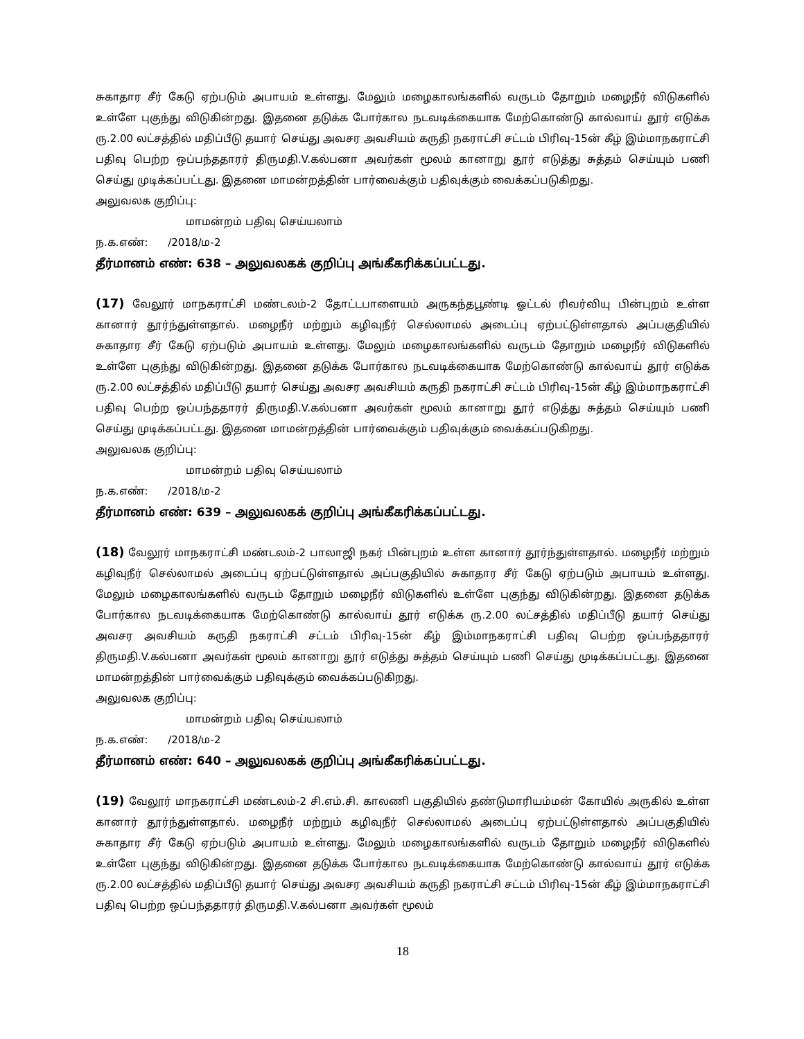சுகாதார சீர் கேடு ஏற்படும் அபாயம் உள்ளது. மேலும் மழைகாலங்களில் வருடம் தோறும் மழைநீர் விடுகளில் உள்ளே புகுந்து விடுகின்றது. இதனை தடுக்க போர்கால நடவடிக்கையாக மேற்கொண்டு கால்வாய் தூர் எடுக்க ரு.2.00 லட்சத்தில் மதிப்பீடு தயார் செய்து அவசர அவசியம் கருதி நகராட்சி சட்டம் பிரிவு-15ன் கீழ் இம்மாநகராட்சி பதிவு பெற்ற ஒப்பந்ததாரர் திருமதி.V.கல்பனா அவர்கள் மூலம் கானாறு தூர் எடுத்து சுத்தம் செய்யும் பணி செய்து முடிக்கப்பட்டது. இதனை மாமன்றத்தின் பார்வைக்கும் பதிவுக்கும் வைக்கப்படுகிறது.
அலுவலக குறிப்பு:
மாமன்றம் பதிவு செய்யலாம்
ந.க.எண்: /2018/ம-2
தீர்மானம் எண்: 638 – அலுவலகக் குறிப்பு அங்கீகரிக்கப்பட்டது.
(17) வேலூர் மாநகராட்சி மண்டலம்-2 தோட்டபாளையம் அருகந்தபூண்டி ஓட்டல் ரிவர்வியு பின்புறம் உள்ள கானார் தூர்ந்துள்ளதால். மழைநீர் மற்றும் கழிவுநீர் செல்லாமல் அடைப்பு ஏற்பட்டுள்ளதால் அப்பகுதியில் சுகாதார சீர் கேடு ஏற்படும் அபாயம் உள்ளது. மேலும் மழைகாலங்களில் வருடம் தோறும் மழைநீர் விடுகளில் உள்ளே புகுந்து விடுகின்றது. இதனை தடுக்க போர்கால நடவடிக்கையாக மேற்கொண்டு கால்வாய் தூர் எடுக்க ரு.2.00 லட்சத்தில் மதிப்பீடு தயார் செய்து அவசர அவசியம் கருதி நகராட்சி சட்டம் பிரிவு-15ன் கீழ் இம்மாநகராட்சி பதிவு பெற்ற ஒப்பந்ததாரர் திருமதி.V.கல்பனா அவர்கள் மூலம் கானாறு தூர் எடுத்து சுத்தம் செய்யும் பணி செய்து முடிக்கப்பட்டது. இதனை மாமன்றத்தின் பார்வைக்கும் பதிவுக்கும் வைக்கப்படுகிறது.
அலுவலக குறிப்பு:
மாமன்றம் பதிவு செய்யலாம்
ந.க.எண்: /2018/ம-2
தீர்மானம் எண்: 639 – அலுவலகக் குறிப்பு அங்கீகரிக்கப்பட்டது.
(18) வேலூர் மாநகராட்சி மண்டலம்-2 பாலாஜி நகர் பின்புறம் உள்ள கானார் தூர்ந்துள்ளதால். மழைநீர் மற்றும் கழிவுநீர் செல்லாமல் அடைப்பு ஏற்பட்டுள்ளதால் அப்பகுதியில் சுகாதார சீர் கேடு ஏற்படும் அபாயம் உள்ளது. மேலும் மழைகாலங்களில் வருடம் தோறும் மழைநீர் விடுகளில் உள்ளே புகுந்து விடுகின்றது. இதனை தடுக்க போர்கால நடவடிக்கையாக மேற்கொண்டு கால்வாய் தூர் எடுக்க ரு.2.00 லட்சத்தில் மதிப்பீடு தயார் செய்து அவசர அவசியம் கருதி நகராட்சி சட்டம் பிரிவு-15ன் கீழ் இம்மாநகராட்சி பதிவு பெற்ற ஒப்பந்ததாரர் திருமதி.V.கல்பனா அவர்கள் மூலம் கானாறு தூர் எடுத்து சுத்தம் செய்யும் பணி செய்து முடிக்கப்பட்டது. இதனை மாமன்றத்தின் பார்வைக்கும் பதிவுக்கும் வைக்கப்படுகிறது.
அலுவலக குறிப்பு:
மாமன்றம் பதிவு செய்யலாம்
ந.க.எண்: /2018/ம-2
தீர்மானம் எண்: 640 – அலுவலகக் குறிப்பு அங்கீகரிக்கப்பட்டது.
(19) வேலூர் மாநகராட்சி மண்டலம்-2 சி.எம்.சி. காலணி பகுதியில் தண்டுமாரியம்மன் கோயில் அருகில் உள்ள கானார் தூர்ந்துள்ளதால். மழைநீர் மற்றும் கழிவுநீர் செல்லாமல் அடைப்பு ஏற்பட்டுள்ளதால் அப்பகுதியில் சுகாதார சீர் கேடு ஏற்படும் அபாயம் உள்ளது. மேலும் மழைகாலங்களில் வருடம் தோறும் மழைநீர் விடுகளில் உள்ளே புகுந்து விடுகின்றது. இதனை தடுக்க போர்கால நடவடிக்கையாக மேற்கொண்டு கால்வாய் தூர் எடுக்க ரு.2.00 லட்சத்தில் மதிப்பீடு தயார் செய்து அவசர அவசியம் கருதி நகராட்சி சட்டம் பிரிவு-15ன் கீழ் இம்மாநகராட்சி பதிவு பெற்ற ஒப்பந்ததாரர் திருமதி.V.கல்பனா அவர்கள் மூலம்
18